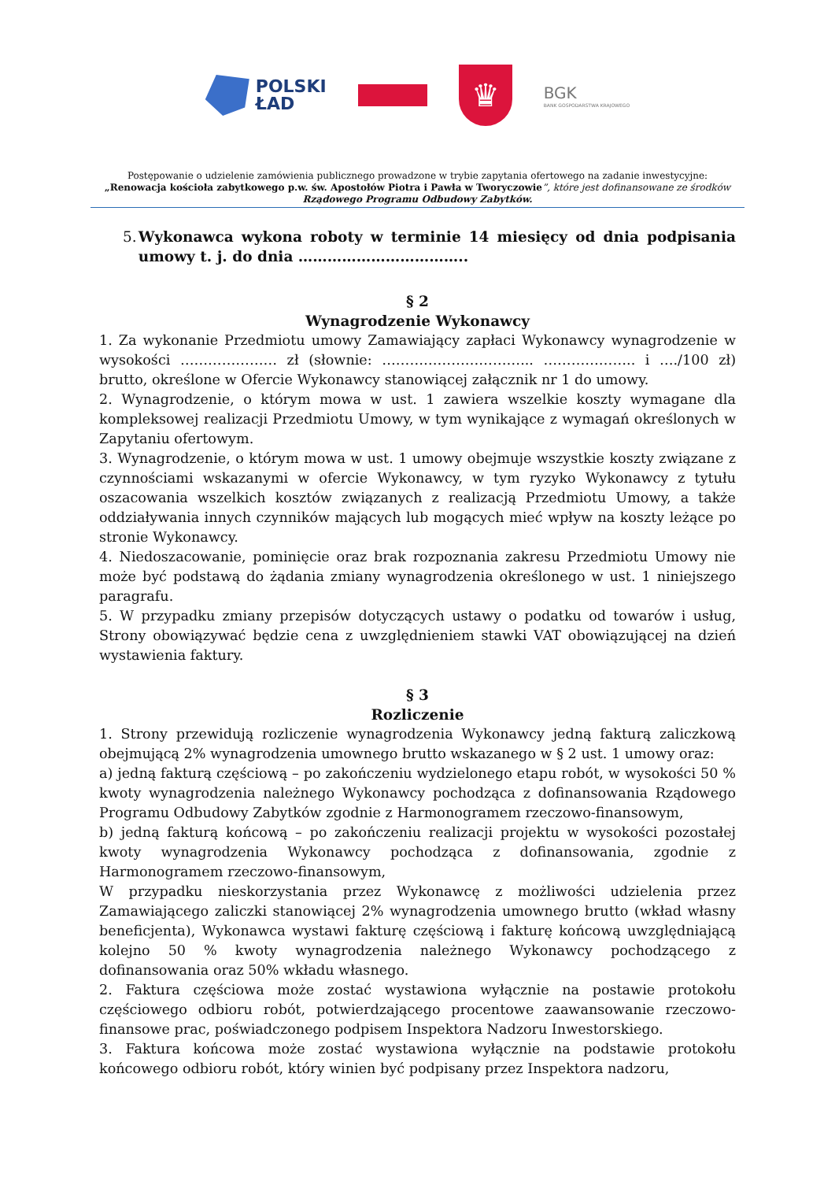POLSKI
ŁAD
♛
BGK
BANK GOSPODARSTWA KRAJOWEGO
Postępowanie o udzielenie zamówienia publicznego prowadzone w trybie zapytania ofertowego na zadanie inwestycyjne:
„Renowacja kościoła zabytkowego p.w. św. Apostołów Piotra i Pawła w Tworyczowie”, które jest dofinansowane ze środków
Rządowego Programu Odbudowy Zabytków.
5. Wykonawca wykona roboty w terminie 14 miesięcy od dnia podpisania umowy t. j. do dnia ……………………………..
§ 2
Wynagrodzenie Wykonawcy
1. Za wykonanie Przedmiotu umowy Zamawiający zapłaci Wykonawcy wynagrodzenie w wysokości ………………… zł (słownie: …………………………... ……………….. i …./100 zł) brutto, określone w Ofercie Wykonawcy stanowiącej załącznik nr 1 do umowy.
2. Wynagrodzenie, o którym mowa w ust. 1 zawiera wszelkie koszty wymagane dla kompleksowej realizacji Przedmiotu Umowy, w tym wynikające z wymagań określonych w Zapytaniu ofertowym.
3. Wynagrodzenie, o którym mowa w ust. 1 umowy obejmuje wszystkie koszty związane z czynnościami wskazanymi w ofercie Wykonawcy, w tym ryzyko Wykonawcy z tytułu oszacowania wszelkich kosztów związanych z realizacją Przedmiotu Umowy, a także oddziaływania innych czynników mających lub mogących mieć wpływ na koszty leżące po stronie Wykonawcy.
4. Niedoszacowanie, pominięcie oraz brak rozpoznania zakresu Przedmiotu Umowy nie może być podstawą do żądania zmiany wynagrodzenia określonego w ust. 1 niniejszego paragrafu.
5. W przypadku zmiany przepisów dotyczących ustawy o podatku od towarów i usług, Strony obowiązywać będzie cena z uwzględnieniem stawki VAT obowiązującej na dzień wystawienia faktury.
§ 3
Rozliczenie
1. Strony przewidują rozliczenie wynagrodzenia Wykonawcy jedną fakturą zaliczkową obejmującą 2% wynagrodzenia umownego brutto wskazanego w § 2 ust. 1 umowy oraz:
a) jedną fakturą częściową – po zakończeniu wydzielonego etapu robót, w wysokości 50 % kwoty wynagrodzenia należnego Wykonawcy pochodząca z dofinansowania Rządowego Programu Odbudowy Zabytków zgodnie z Harmonogramem rzeczowo-finansowym,
b) jedną fakturą końcową – po zakończeniu realizacji projektu w wysokości pozostałej kwoty wynagrodzenia Wykonawcy pochodząca z dofinansowania, zgodnie z Harmonogramem rzeczowo-finansowym,
W przypadku nieskorzystania przez Wykonawcę z możliwości udzielenia przez Zamawiającego zaliczki stanowiącej 2% wynagrodzenia umownego brutto (wkład własny beneficjenta), Wykonawca wystawi fakturę częściową i fakturę końcową uwzględniającą kolejno 50 % kwoty wynagrodzenia należnego Wykonawcy pochodzącego z dofinansowania oraz 50% wkładu własnego.
2. Faktura częściowa może zostać wystawiona wyłącznie na postawie protokołu częściowego odbioru robót, potwierdzającego procentowe zaawansowanie rzeczowo-finansowe prac, poświadczonego podpisem Inspektora Nadzoru Inwestorskiego.
3. Faktura końcowa może zostać wystawiona wyłącznie na podstawie protokołu końcowego odbioru robót, który winien być podpisany przez Inspektora nadzoru,